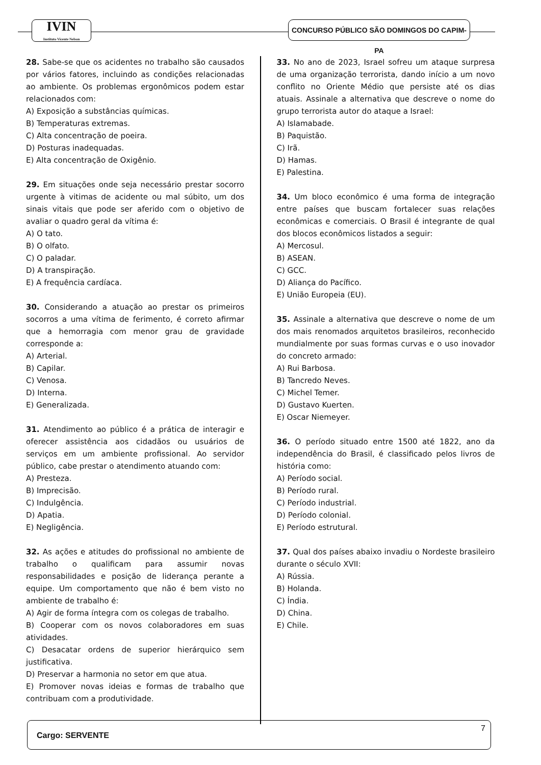IVIN
Instituto Vicente Nelson
CONCURSO PÚBLICO SÃO DOMINGOS DO CAPIM-PA
28. Sabe-se que os acidentes no trabalho são causados por vários fatores, incluindo as condições relacionadas ao ambiente. Os problemas ergonômicos podem estar relacionados com:
A) Exposição a substâncias químicas.
B) Temperaturas extremas.
C) Alta concentração de poeira.
D) Posturas inadequadas.
E) Alta concentração de Oxigênio.
29. Em situações onde seja necessário prestar socorro urgente à vitimas de acidente ou mal súbito, um dos sinais vitais que pode ser aferido com o objetivo de avaliar o quadro geral da vítima é:
A) O tato.
B) O olfato.
C) O paladar.
D) A transpiração.
E) A frequência cardíaca.
30. Considerando a atuação ao prestar os primeiros socorros a uma vítima de ferimento, é correto afirmar que a hemorragia com menor grau de gravidade corresponde a:
A) Arterial.
B) Capilar.
C) Venosa.
D) Interna.
E) Generalizada.
31. Atendimento ao público é a prática de interagir e oferecer assistência aos cidadãos ou usuários de serviços em um ambiente profissional. Ao servidor público, cabe prestar o atendimento atuando com:
A) Presteza.
B) Imprecisão.
C) Indulgência.
D) Apatia.
E) Negligência.
32. As ações e atitudes do profissional no ambiente de trabalho o qualificam para assumir novas responsabilidades e posição de liderança perante a equipe. Um comportamento que não é bem visto no ambiente de trabalho é:
A) Agir de forma íntegra com os colegas de trabalho.
B) Cooperar com os novos colaboradores em suas atividades.
C) Desacatar ordens de superior hierárquico sem justificativa.
D) Preservar a harmonia no setor em que atua.
E) Promover novas ideias e formas de trabalho que contribuam com a produtividade.
33. No ano de 2023, Israel sofreu um ataque surpresa de uma organização terrorista, dando início a um novo conflito no Oriente Médio que persiste até os dias atuais. Assinale a alternativa que descreve o nome do grupo terrorista autor do ataque a Israel:
A) Islamabade.
B) Paquistão.
C) Irã.
D) Hamas.
E) Palestina.
34. Um bloco econômico é uma forma de integração entre países que buscam fortalecer suas relações econômicas e comerciais. O Brasil é integrante de qual dos blocos econômicos listados a seguir:
A) Mercosul.
B) ASEAN.
C) GCC.
D) Aliança do Pacífico.
E) União Europeia (EU).
35. Assinale a alternativa que descreve o nome de um dos mais renomados arquitetos brasileiros, reconhecido mundialmente por suas formas curvas e o uso inovador do concreto armado:
A) Rui Barbosa.
B) Tancredo Neves.
C) Michel Temer.
D) Gustavo Kuerten.
E) Oscar Niemeyer.
36. O período situado entre 1500 até 1822, ano da independência do Brasil, é classificado pelos livros de história como:
A) Período social.
B) Período rural.
C) Período industrial.
D) Período colonial.
E) Período estrutural.
37. Qual dos países abaixo invadiu o Nordeste brasileiro durante o século XVII:
A) Rússia.
B) Holanda.
C) Índia.
D) China.
E) Chile.
Cargo: SERVENTE
7